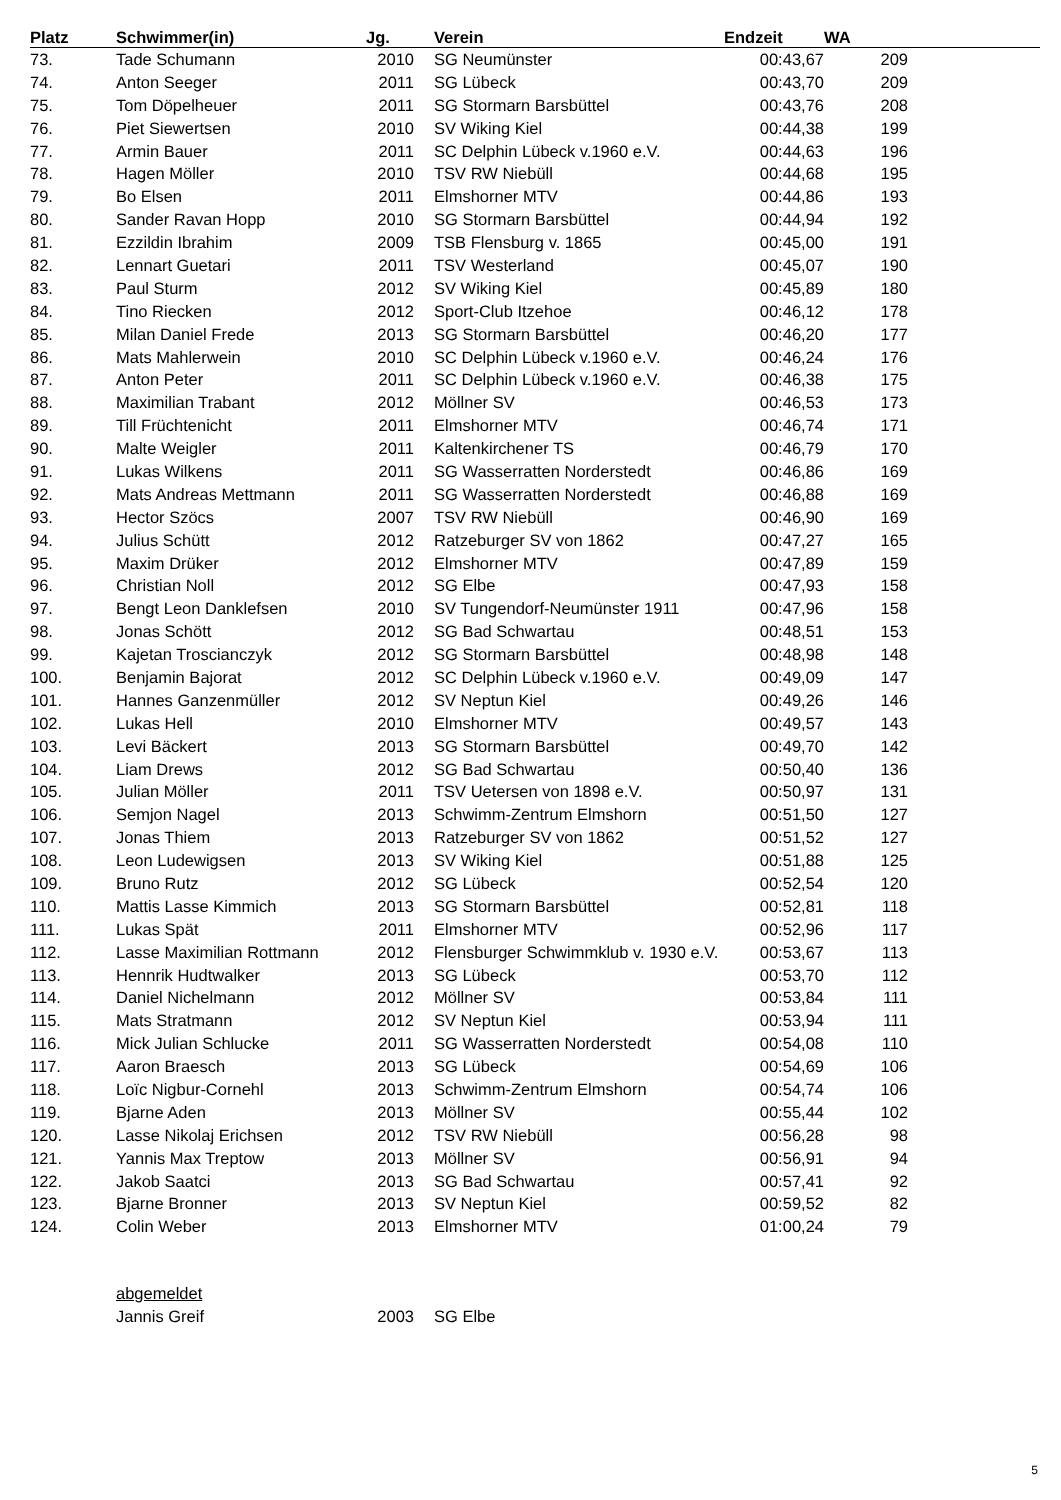| Platz | Schwimmer(in) | Jg. | | Verein | Endzeit | WA | |
| --- | --- | --- | --- | --- | --- | --- | --- |
| 73. | Tade Schumann | 2010 | | SG Neumünster | 00:43,67 | 209 | |
| 74. | Anton Seeger | 2011 | | SG Lübeck | 00:43,70 | 209 | |
| 75. | Tom Döpelheuer | 2011 | | SG Stormarn Barsbüttel | 00:43,76 | 208 | |
| 76. | Piet Siewertsen | 2010 | | SV Wiking Kiel | 00:44,38 | 199 | |
| 77. | Armin Bauer | 2011 | | SC Delphin Lübeck v.1960 e.V. | 00:44,63 | 196 | |
| 78. | Hagen Möller | 2010 | | TSV RW Niebüll | 00:44,68 | 195 | |
| 79. | Bo Elsen | 2011 | | Elmshorner MTV | 00:44,86 | 193 | |
| 80. | Sander Ravan Hopp | 2010 | | SG Stormarn Barsbüttel | 00:44,94 | 192 | |
| 81. | Ezzildin Ibrahim | 2009 | | TSB Flensburg v. 1865 | 00:45,00 | 191 | |
| 82. | Lennart Guetari | 2011 | | TSV Westerland | 00:45,07 | 190 | |
| 83. | Paul Sturm | 2012 | | SV Wiking Kiel | 00:45,89 | 180 | |
| 84. | Tino Riecken | 2012 | | Sport-Club Itzehoe | 00:46,12 | 178 | |
| 85. | Milan Daniel Frede | 2013 | | SG Stormarn Barsbüttel | 00:46,20 | 177 | |
| 86. | Mats Mahlerwein | 2010 | | SC Delphin Lübeck v.1960 e.V. | 00:46,24 | 176 | |
| 87. | Anton Peter | 2011 | | SC Delphin Lübeck v.1960 e.V. | 00:46,38 | 175 | |
| 88. | Maximilian Trabant | 2012 | | Möllner SV | 00:46,53 | 173 | |
| 89. | Till Früchtenicht | 2011 | | Elmshorner MTV | 00:46,74 | 171 | |
| 90. | Malte Weigler | 2011 | | Kaltenkirchener TS | 00:46,79 | 170 | |
| 91. | Lukas Wilkens | 2011 | | SG Wasserratten Norderstedt | 00:46,86 | 169 | |
| 92. | Mats Andreas Mettmann | 2011 | | SG Wasserratten Norderstedt | 00:46,88 | 169 | |
| 93. | Hector Szöcs | 2007 | | TSV RW Niebüll | 00:46,90 | 169 | |
| 94. | Julius Schütt | 2012 | | Ratzeburger SV von 1862 | 00:47,27 | 165 | |
| 95. | Maxim Drüker | 2012 | | Elmshorner MTV | 00:47,89 | 159 | |
| 96. | Christian Noll | 2012 | | SG Elbe | 00:47,93 | 158 | |
| 97. | Bengt Leon Danklefsen | 2010 | | SV Tungendorf-Neumünster 1911 | 00:47,96 | 158 | |
| 98. | Jonas Schött | 2012 | | SG Bad Schwartau | 00:48,51 | 153 | |
| 99. | Kajetan Troscianczyk | 2012 | | SG Stormarn Barsbüttel | 00:48,98 | 148 | |
| 100. | Benjamin Bajorat | 2012 | | SC Delphin Lübeck v.1960 e.V. | 00:49,09 | 147 | |
| 101. | Hannes Ganzenmüller | 2012 | | SV Neptun Kiel | 00:49,26 | 146 | |
| 102. | Lukas Hell | 2010 | | Elmshorner MTV | 00:49,57 | 143 | |
| 103. | Levi Bäckert | 2013 | | SG Stormarn Barsbüttel | 00:49,70 | 142 | |
| 104. | Liam Drews | 2012 | | SG Bad Schwartau | 00:50,40 | 136 | |
| 105. | Julian Möller | 2011 | | TSV Uetersen von 1898 e.V. | 00:50,97 | 131 | |
| 106. | Semjon Nagel | 2013 | | Schwimm-Zentrum Elmshorn | 00:51,50 | 127 | |
| 107. | Jonas Thiem | 2013 | | Ratzeburger SV von 1862 | 00:51,52 | 127 | |
| 108. | Leon Ludewigsen | 2013 | | SV Wiking Kiel | 00:51,88 | 125 | |
| 109. | Bruno Rutz | 2012 | | SG Lübeck | 00:52,54 | 120 | |
| 110. | Mattis Lasse Kimmich | 2013 | | SG Stormarn Barsbüttel | 00:52,81 | 118 | |
| 111. | Lukas Spät | 2011 | | Elmshorner MTV | 00:52,96 | 117 | |
| 112. | Lasse Maximilian Rottmann | 2012 | | Flensburger Schwimmklub v. 1930 e.V. | 00:53,67 | 113 | |
| 113. | Hennrik Hudtwalker | 2013 | | SG Lübeck | 00:53,70 | 112 | |
| 114. | Daniel Nichelmann | 2012 | | Möllner SV | 00:53,84 | 111 | |
| 115. | Mats Stratmann | 2012 | | SV Neptun Kiel | 00:53,94 | 111 | |
| 116. | Mick Julian Schlucke | 2011 | | SG Wasserratten Norderstedt | 00:54,08 | 110 | |
| 117. | Aaron Braesch | 2013 | | SG Lübeck | 00:54,69 | 106 | |
| 118. | Loïc Nigbur-Cornehl | 2013 | | Schwimm-Zentrum Elmshorn | 00:54,74 | 106 | |
| 119. | Bjarne Aden | 2013 | | Möllner SV | 00:55,44 | 102 | |
| 120. | Lasse Nikolaj Erichsen | 2012 | | TSV RW Niebüll | 00:56,28 | 98 | |
| 121. | Yannis Max Treptow | 2013 | | Möllner SV | 00:56,91 | 94 | |
| 122. | Jakob Saatci | 2013 | | SG Bad Schwartau | 00:57,41 | 92 | |
| 123. | Bjarne Bronner | 2013 | | SV Neptun Kiel | 00:59,52 | 82 | |
| 124. | Colin Weber | 2013 | | Elmshorner MTV | 01:00,24 | 79 | |
| | abgemeldet | | | | | | |
| | Jannis Greif | 2003 | | SG Elbe | | | |
5